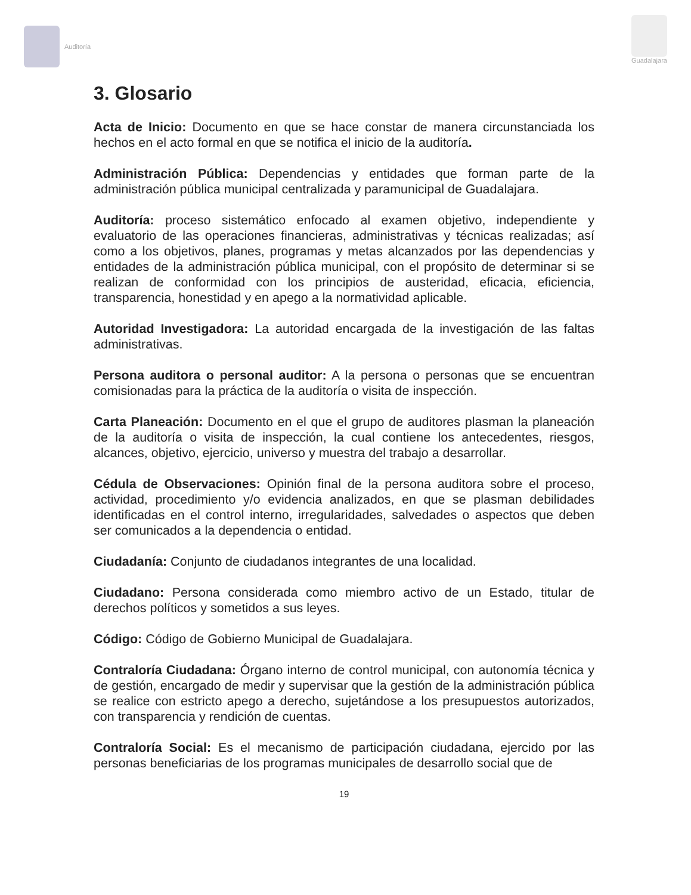Auditoría Guadalajara
3. Glosario
Acta de Inicio: Documento en que se hace constar de manera circunstanciada los hechos en el acto formal en que se notifica el inicio de la auditoría.
Administración Pública: Dependencias y entidades que forman parte de la administración pública municipal centralizada y paramunicipal de Guadalajara.
Auditoría: proceso sistemático enfocado al examen objetivo, independiente y evaluatorio de las operaciones financieras, administrativas y técnicas realizadas; así como a los objetivos, planes, programas y metas alcanzados por las dependencias y entidades de la administración pública municipal, con el propósito de determinar si se realizan de conformidad con los principios de austeridad, eficacia, eficiencia, transparencia, honestidad y en apego a la normatividad aplicable.
Autoridad Investigadora: La autoridad encargada de la investigación de las faltas administrativas.
Persona auditora o personal auditor: A la persona o personas que se encuentran comisionadas para la práctica de la auditoría o visita de inspección.
Carta Planeación: Documento en el que el grupo de auditores plasman la planeación de la auditoría o visita de inspección, la cual contiene los antecedentes, riesgos, alcances, objetivo, ejercicio, universo y muestra del trabajo a desarrollar.
Cédula de Observaciones: Opinión final de la persona auditora sobre el proceso, actividad, procedimiento y/o evidencia analizados, en que se plasman debilidades identificadas en el control interno, irregularidades, salvedades o aspectos que deben ser comunicados a la dependencia o entidad.
Ciudadanía: Conjunto de ciudadanos integrantes de una localidad.
Ciudadano: Persona considerada como miembro activo de un Estado, titular de derechos políticos y sometidos a sus leyes.
Código: Código de Gobierno Municipal de Guadalajara.
Contraloría Ciudadana: Órgano interno de control municipal, con autonomía técnica y de gestión, encargado de medir y supervisar que la gestión de la administración pública se realice con estricto apego a derecho, sujetándose a los presupuestos autorizados, con transparencia y rendición de cuentas.
Contraloría Social: Es el mecanismo de participación ciudadana, ejercido por las personas beneficiarias de los programas municipales de desarrollo social que de
19